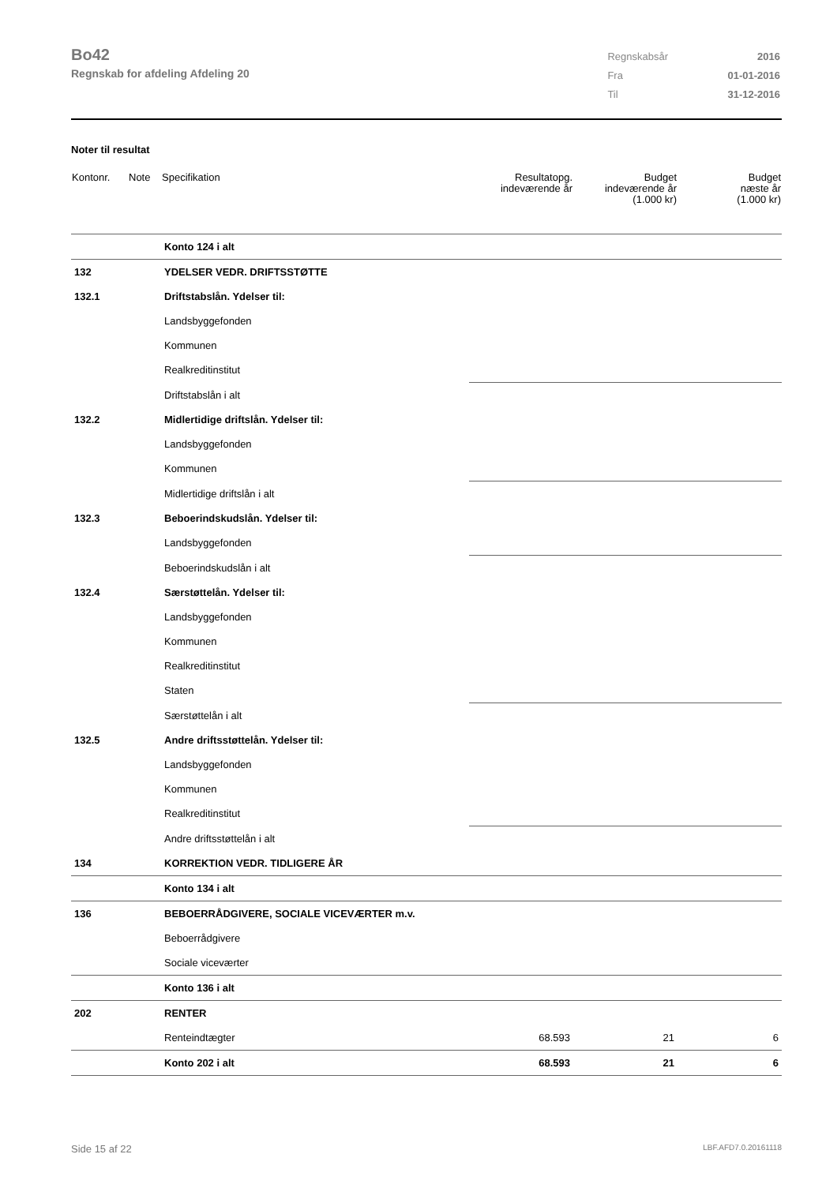Bo42
Regnskab for afdeling Afdeling 20
| Regnskabsår | 2016 |
| Fra | 01-01-2016 |
| Til | 31-12-2016 |
Noter til resultat
| Kontonr. | Note | Specifikation | Resultatopg. indeværende år | Budget indeværende år (1.000 kr) | Budget næste år (1.000 kr) |
| --- | --- | --- | --- | --- | --- |
| | | Konto 124 i alt | | | |
| 132 | | YDELSER VEDR. DRIFTSSTØTTE | | | |
| 132.1 | | Driftstabslån. Ydelser til: | | | |
| | | Landsbyggefonden | | | |
| | | Kommunen | | | |
| | | Realkreditinstitut | | | |
| | | Driftstabslån i alt | | | |
| 132.2 | | Midlertidige driftslån. Ydelser til: | | | |
| | | Landsbyggefonden | | | |
| | | Kommunen | | | |
| | | Midlertidige driftslån i alt | | | |
| 132.3 | | Beboerindskudslån. Ydelser til: | | | |
| | | Landsbyggefonden | | | |
| | | Beboerindskudslån i alt | | | |
| 132.4 | | Særstøttelån. Ydelser til: | | | |
| | | Landsbyggefonden | | | |
| | | Kommunen | | | |
| | | Realkreditinstitut | | | |
| | | Staten | | | |
| | | Særstøttelån i alt | | | |
| 132.5 | | Andre driftsstøttelån. Ydelser til: | | | |
| | | Landsbyggefonden | | | |
| | | Kommunen | | | |
| | | Realkreditinstitut | | | |
| | | Andre driftsstøttelån i alt | | | |
| 134 | | KORREKTION VEDR. TIDLIGERE ÅR | | | |
| | | Konto 134 i alt | | | |
| 136 | | BEBOERRÅDGIVERE, SOCIALE VICEVÆRTER m.v. | | | |
| | | Beboerrådgivere | | | |
| | | Sociale viceværter | | | |
| | | Konto 136 i alt | | | |
| 202 | | RENTER | | | |
| | | Renteindtægter | 68.593 | 21 | 6 |
| | | Konto 202 i alt | 68.593 | 21 | 6 |
Side 15 af 22 LBF.AFD7.0.20161118